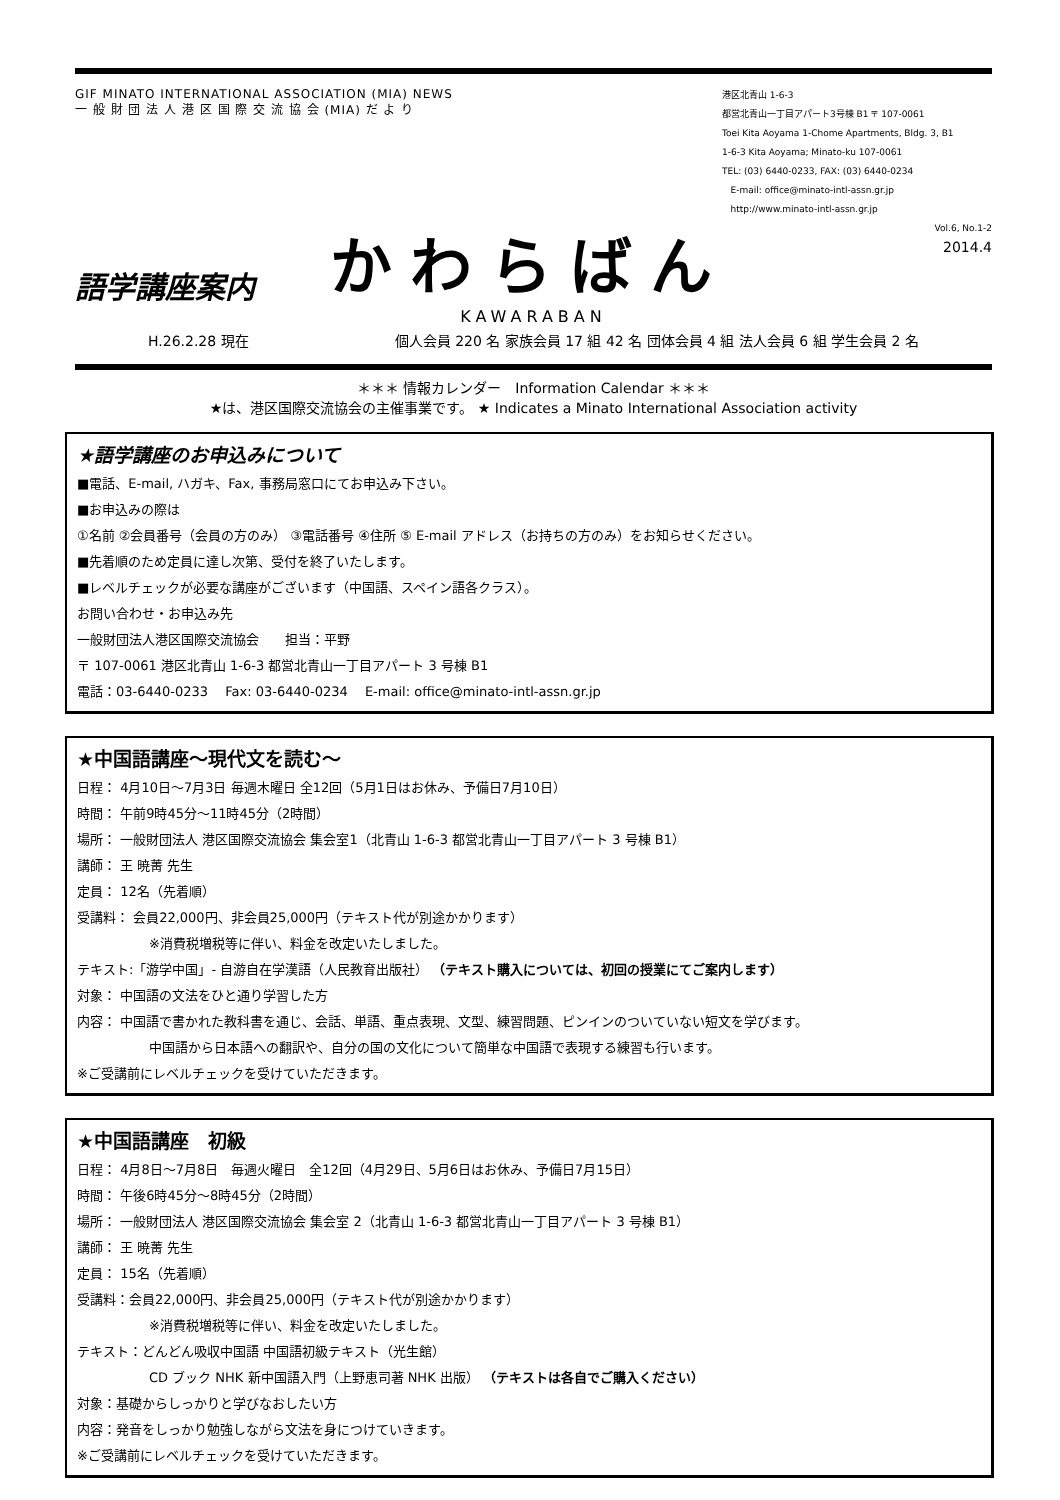GIF MINATO INTERNATIONAL ASSOCIATION (MIA) NEWS
一 般 財 団 法 人 港 区 国 際 交 流 協 会 (MIA) だ よ り
港区北青山 1-6-3
都営北青山一丁目アパート3号棟 B1 〒 107-0061
Toei Kita Aoyama 1-Chome Apartments, Bldg. 3, B1
1-6-3 Kita Aoyama; Minato-ku 107-0061
TEL: (03) 6440-0233, FAX: (03) 6440-0234
E-mail: office@minato-intl-assn.gr.jp
http://www.minato-intl-assn.gr.jp
Vol.6, No.1-2
2014.4
語学講座案内
かわらばん
KAWARABAN
H.26.2.28 現在 個人会員 220 名 家族会員 17 組 42 名 団体会員 4 組 法人会員 6 組 学生会員 2 名
＊＊＊ 情報カレンダー　Information Calendar ＊＊＊
★は、港区国際交流協会の主催事業です。 ★ Indicates a Minato International Association activity
★語学講座のお申込みについて
■電話、E-mail, ハガキ、Fax, 事務局窓口にてお申込み下さい。
■お申込みの際は
①名前 ②会員番号（会員の方のみ） ③電話番号 ④住所 ⑤ E-mail アドレス（お持ちの方のみ）をお知らせください。
■先着順のため定員に達し次第、受付を終了いたします。
■レベルチェックが必要な講座がございます（中国語、スペイン語各クラス）。
お問い合わせ・お申込み先
一般財団法人港区国際交流協会　　担当：平野
〒 107-0061 港区北青山 1-6-3 都営北青山一丁目アパート 3 号棟 B1
電話：03-6440-0233　 Fax: 03-6440-0234　 E-mail: office@minato-intl-assn.gr.jp
★中国語講座～現代文を読む～
日程： 4月10日～7月3日 毎週木曜日 全12回（5月1日はお休み、予備日7月10日）
時間： 午前9時45分～11時45分（2時間）
場所： 一般財団法人 港区国際交流協会 集会室1（北青山 1-6-3 都営北青山一丁目アパート 3 号棟 B1）
講師： 王 暁菁 先生
定員： 12名（先着順）
受講料： 会員22,000円、非会員25,000円（テキスト代が別途かかります）
※消費税増税等に伴い、料金を改定いたしました。
テキスト:「游学中国」- 自游自在学漢語（人民教育出版社） （テキスト購入については、初回の授業にてご案内します）
対象： 中国語の文法をひと通り学習した方
内容： 中国語で書かれた教科書を通じ、会話、単語、重点表現、文型、練習問題、ピンインのついていない短文を学びます。
中国語から日本語への翻訳や、自分の国の文化について簡単な中国語で表現する練習も行います。
※ご受講前にレベルチェックを受けていただきます。
★中国語講座　初級
日程： 4月8日～7月8日　毎週火曜日　全12回（4月29日、5月6日はお休み、予備日7月15日）
時間： 午後6時45分～8時45分（2時間）
場所： 一般財団法人 港区国際交流協会 集会室 2（北青山 1-6-3 都営北青山一丁目アパート 3 号棟 B1）
講師： 王 暁菁 先生
定員： 15名（先着順）
受講料：会員22,000円、非会員25,000円（テキスト代が別途かかります）
※消費税増税等に伴い、料金を改定いたしました。
テキスト：どんどん吸収中国語 中国語初級テキスト（光生館）
CD ブック NHK 新中国語入門（上野恵司著 NHK 出版） （テキストは各自でご購入ください）
対象：基礎からしっかりと学びなおしたい方
内容：発音をしっかり勉強しながら文法を身につけていきます。
※ご受講前にレベルチェックを受けていただきます。